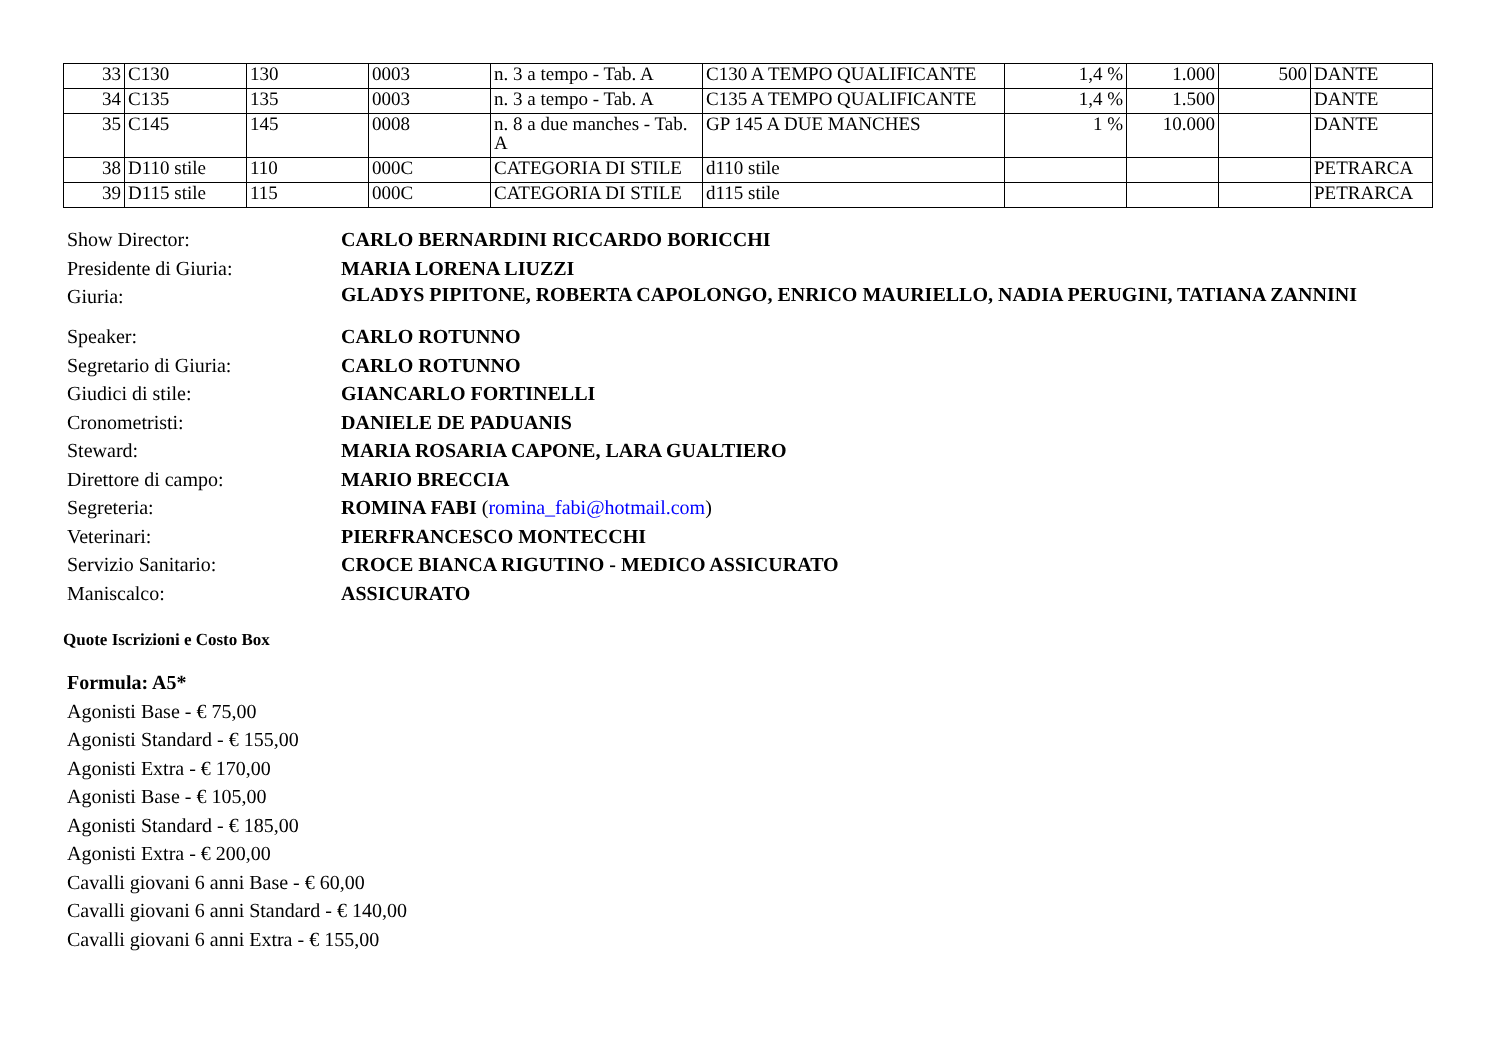| 33 | C130 | 130 | 0003 | n. 3 a tempo - Tab. A | C130 A TEMPO QUALIFICANTE | 1,4 % | 1.000 | 500 | DANTE |
| 34 | C135 | 135 | 0003 | n. 3 a tempo - Tab. A | C135 A TEMPO QUALIFICANTE | 1,4 % | 1.500 | | DANTE |
| 35 | C145 | 145 | 0008 | n. 8 a due manches - Tab. A | GP 145 A DUE MANCHES | 1 % | 10.000 | | DANTE |
| 38 | D110 stile | 110 | 000C | CATEGORIA DI STILE | d110 stile | | | | PETRARCA |
| 39 | D115 stile | 115 | 000C | CATEGORIA DI STILE | d115 stile | | | | PETRARCA |
| Show Director: | CARLO BERNARDINI RICCARDO BORICCHI |
| Presidente di Giuria: | MARIA LORENA LIUZZI |
| Giuria: | GLADYS PIPITONE, ROBERTA CAPOLONGO, ENRICO MAURIELLO, NADIA PERUGINI, TATIANA ZANNINI |
| Speaker: | CARLO ROTUNNO |
| Segretario di Giuria: | CARLO ROTUNNO |
| Giudici di stile: | GIANCARLO FORTINELLI |
| Cronometristi: | DANIELE DE PADUANIS |
| Steward: | MARIA ROSARIA CAPONE, LARA GUALTIERO |
| Direttore di campo: | MARIO BRECCIA |
| Segreteria: | ROMINA FABI ( romina_fabi@hotmail.com ) |
| Veterinari: | PIERFRANCESCO MONTECCHI |
| Servizio Sanitario: | CROCE BIANCA RIGUTINO - MEDICO ASSICURATO |
| Maniscalco: | ASSICURATO |
Quote Iscrizioni e Costo Box
Formula: A5*
Agonisti Base - € 75,00
Agonisti Standard - € 155,00
Agonisti Extra - € 170,00
Agonisti Base - € 105,00
Agonisti Standard - € 185,00
Agonisti Extra - € 200,00
Cavalli giovani 6 anni Base - € 60,00
Cavalli giovani 6 anni Standard - € 140,00
Cavalli giovani 6 anni Extra - € 155,00